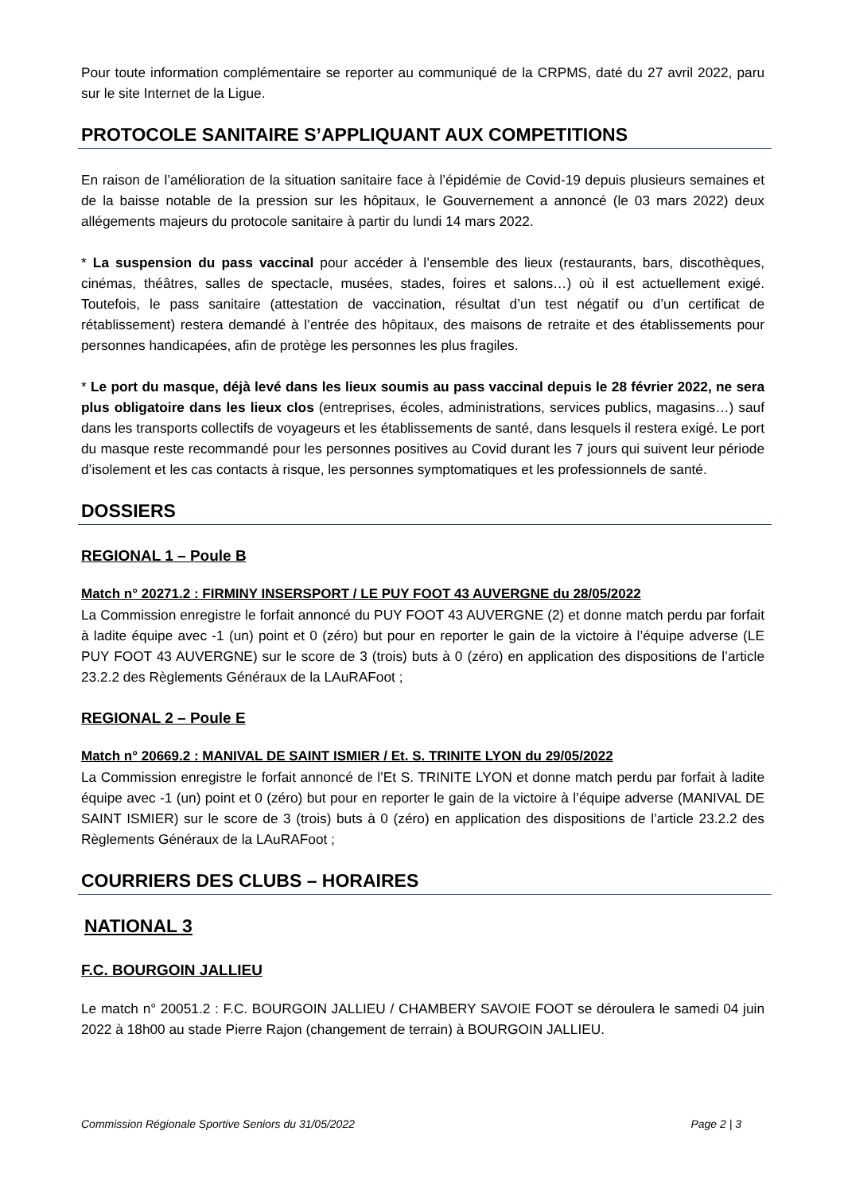Pour toute information complémentaire se reporter au communiqué de la CRPMS, daté du 27 avril 2022, paru sur le site Internet de la Ligue.
PROTOCOLE SANITAIRE S’APPLIQUANT AUX COMPETITIONS
En raison de l’amélioration de la situation sanitaire face à l’épidémie de Covid-19 depuis plusieurs semaines et de la baisse notable de la pression sur les hôpitaux, le Gouvernement a annoncé (le 03 mars 2022) deux allégements majeurs du protocole sanitaire à partir du lundi 14 mars 2022.
* La suspension du pass vaccinal pour accéder à l’ensemble des lieux (restaurants, bars, discothèques, cinémas, théâtres, salles de spectacle, musées, stades, foires et salons…) où il est actuellement exigé. Toutefois, le pass sanitaire (attestation de vaccination, résultat d’un test négatif ou d’un certificat de rétablissement) restera demandé à l’entrée des hôpitaux, des maisons de retraite et des établissements pour personnes handicapées, afin de protège les personnes les plus fragiles.
* Le port du masque, déjà levé dans les lieux soumis au pass vaccinal depuis le 28 février 2022, ne sera plus obligatoire dans les lieux clos (entreprises, écoles, administrations, services publics, magasins…) sauf dans les transports collectifs de voyageurs et les établissements de santé, dans lesquels il restera exigé. Le port du masque reste recommandé pour les personnes positives au Covid durant les 7 jours qui suivent leur période d’isolement et les cas contacts à risque, les personnes symptomatiques et les professionnels de santé.
DOSSIERS
REGIONAL 1 – Poule B
Match n° 20271.2 : FIRMINY INSERSPORT / LE PUY FOOT 43 AUVERGNE du 28/05/2022
La Commission enregistre le forfait annoncé du PUY FOOT 43 AUVERGNE (2) et donne match perdu par forfait à ladite équipe avec -1 (un) point et 0 (zéro) but pour en reporter le gain de la victoire à l’équipe adverse (LE PUY FOOT 43 AUVERGNE) sur le score de 3 (trois) buts à 0 (zéro) en application des dispositions de l’article 23.2.2 des Règlements Généraux de la LAuRAFoot ;
REGIONAL 2 – Poule E
Match n° 20669.2 : MANIVAL DE SAINT ISMIER / Et. S. TRINITE LYON du 29/05/2022
La Commission enregistre le forfait annoncé de l’Et S. TRINITE LYON et donne match perdu par forfait à ladite équipe avec -1 (un) point et 0 (zéro) but pour en reporter le gain de la victoire à l’équipe adverse (MANIVAL DE SAINT ISMIER) sur le score de 3 (trois) buts à 0 (zéro) en application des dispositions de l’article 23.2.2 des Règlements Généraux de la LAuRAFoot ;
COURRIERS DES CLUBS – HORAIRES
NATIONAL 3
F.C. BOURGOIN JALLIEU
Le match n° 20051.2 : F.C. BOURGOIN JALLIEU / CHAMBERY SAVOIE FOOT se déroulera le samedi 04 juin 2022 à 18h00 au stade Pierre Rajon (changement de terrain) à BOURGOIN JALLIEU.
Commission Régionale Sportive Seniors du 31/05/2022 Page 2 | 3